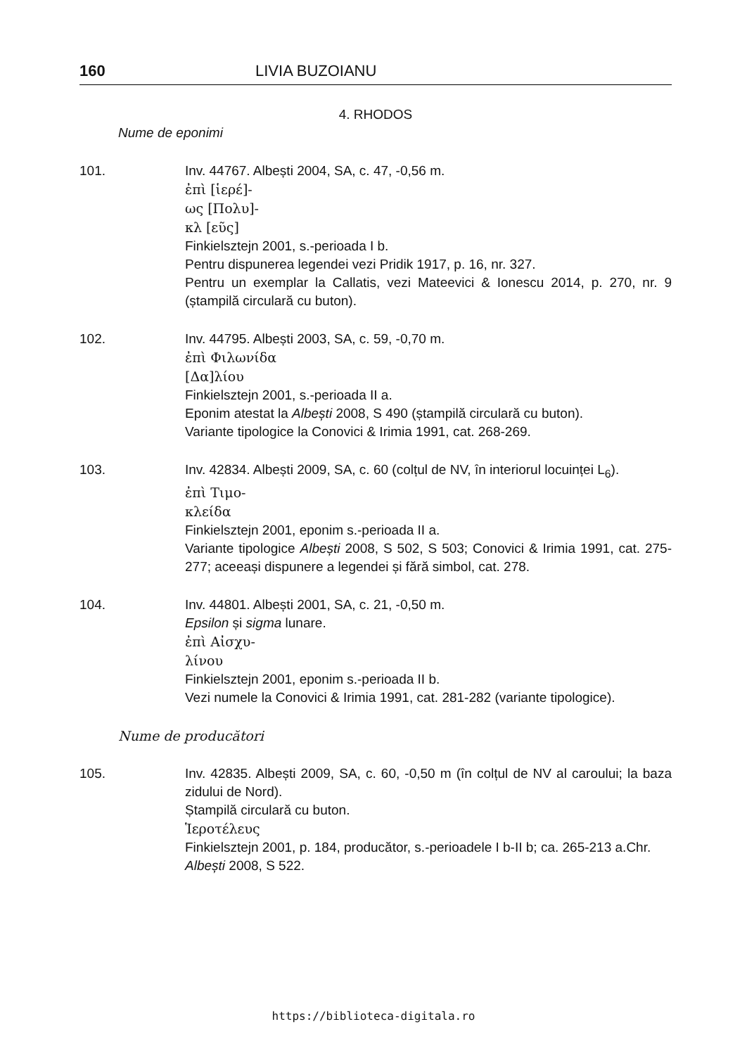160 LIVIA BUZOIANU
4. RHODOS
Nume de eponimi
101. Inv. 44767. Albești 2004, SA, c. 47, -0,56 m.
ἐπὶ [ἱερέ]-
ως [Πολυ]-
κλ [εῦς]
Finkielsztejn 2001, s.-perioada I b.
Pentru dispunerea legendei vezi Pridik 1917, p. 16, nr. 327.
Pentru un exemplar la Callatis, vezi Mateevici & Ionescu 2014, p. 270, nr. 9 (ștampilă circulară cu buton).
102. Inv. 44795. Albești 2003, SA, c. 59, -0,70 m.
ἐπὶ Φιλωνίδα
[Δα]λίου
Finkielsztejn 2001, s.-perioada II a.
Eponim atestat la Albești 2008, S 490 (ștampilă circulară cu buton).
Variante tipologice la Conovici & Irimia 1991, cat. 268-269.
103. Inv. 42834. Albești 2009, SA, c. 60 (colțul de NV, în interiorul locuinței L<sub>6</sub>).
ἐπὶ Τιμο-
κλείδα
Finkielsztejn 2001, eponim s.-perioada II a.
Variante tipologice Albești 2008, S 502, S 503; Conovici & Irimia 1991, cat. 275-277; aceeași dispunere a legendei și fără simbol, cat. 278.
104. Inv. 44801. Albești 2001, SA, c. 21, -0,50 m.
Epsilon și sigma lunare.
ἐπὶ Αἰσχυ-
λίνου
Finkielsztejn 2001, eponim s.-perioada II b.
Vezi numele la Conovici & Irimia 1991, cat. 281-282 (variante tipologice).
Nume de producători
105. Inv. 42835. Albești 2009, SA, c. 60, -0,50 m (în colțul de NV al caroului; la baza zidului de Nord).
Ștampilă circulară cu buton.
Ἱεροτέλευς
Finkielsztejn 2001, p. 184, producător, s.-perioadele I b-II b; ca. 265-213 a.Chr.
Albești 2008, S 522.
https://biblioteca-digitala.ro